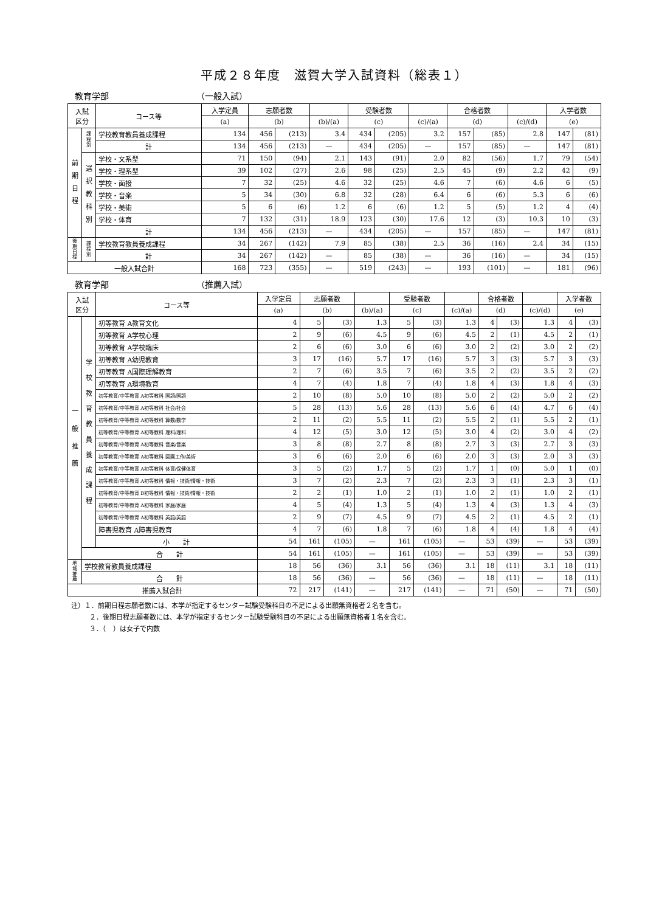平成２８年度　滋賀大学入試資料（総表１）
教育学部 （一般入試）
| 入試 区分 | | コース等 | 入学定員 | 志願者数 | | | 受験者数 | | | 合格者数 | | | 入学者数 | |
| --- | --- | --- | --- | --- | --- | --- | --- | --- | --- | --- | --- | --- | --- | --- |
| | | | (a) | (b) | | (b)/(a) | (c) | | (c)/(a) | (d) | | (c)/(d) | (e) | |
| 前 期 日 程 | 課 程 別 | 学校教育教員養成課程 | 134 | 456 | (213) | 3.4 | 434 | (205) | 3.2 | 157 | (85) | 2.8 | 147 | (81) |
| | | 計 | 134 | 456 | (213) | — | 434 | (205) | — | 157 | (85) | — | 147 | (81) |
| | 選 択 教 科 別 | 学校・文系型 | 71 | 150 | (94) | 2.1 | 143 | (91) | 2.0 | 82 | (56) | 1.7 | 79 | (54) |
| | | 学校・理系型 | 39 | 102 | (27) | 2.6 | 98 | (25) | 2.5 | 45 | (9) | 2.2 | 42 | (9) |
| | | 学校・面接 | 7 | 32 | (25) | 4.6 | 32 | (25) | 4.6 | 7 | (6) | 4.6 | 6 | (5) |
| | | 学校・音楽 | 5 | 34 | (30) | 6.8 | 32 | (28) | 6.4 | 6 | (6) | 5.3 | 6 | (6) |
| | | 学校・美術 | 5 | 6 | (6) | 1.2 | 6 | (6) | 1.2 | 5 | (5) | 1.2 | 4 | (4) |
| | | 学校・体育 | 7 | 132 | (31) | 18.9 | 123 | (30) | 17.6 | 12 | (3) | 10.3 | 10 | (3) |
| | | 計 | 134 | 456 | (213) | — | 434 | (205) | — | 157 | (85) | — | 147 | (81) |
| 後 期 日 程 | 課 程 別 | 学校教育教員養成課程 | 34 | 267 | (142) | 7.9 | 85 | (38) | 2.5 | 36 | (16) | 2.4 | 34 | (15) |
| | | 計 | 34 | 267 | (142) | — | 85 | (38) | — | 36 | (16) | — | 34 | (15) |
| 一般入試合計 | | | 168 | 723 | (355) | — | 519 | (243) | — | 193 | (101) | — | 181 | (96) |
教育学部 （推薦入試）
| 入試 区分 | | コース等 | 入学定員 | 志願者数 | | | 受験者数 | | | 合格者数 | | | 入学者数 | |
| --- | --- | --- | --- | --- | --- | --- | --- | --- | --- | --- | --- | --- | --- | --- |
| | | | (a) | (b) | | (b)/(a) | (c) | | (c)/(a) | (d) | | (c)/(d) | (e) | |
| 一 般 推 薦 | 学 校 教 育 教 員 養 成 課 程 | 初等教育 A教育文化 | 4 | 5 | (3) | 1.3 | 5 | (3) | 1.3 | 4 | (3) | 1.3 | 4 | (3) |
| | | 初等教育 A学校心理 | 2 | 9 | (6) | 4.5 | 9 | (6) | 4.5 | 2 | (1) | 4.5 | 2 | (1) |
| | | 初等教育 A学校臨床 | 2 | 6 | (6) | 3.0 | 6 | (6) | 3.0 | 2 | (2) | 3.0 | 2 | (2) |
| | | 初等教育 A幼児教育 | 3 | 17 | (16) | 5.7 | 17 | (16) | 5.7 | 3 | (3) | 5.7 | 3 | (3) |
| | | 初等教育 A国際理解教育 | 2 | 7 | (6) | 3.5 | 7 | (6) | 3.5 | 2 | (2) | 3.5 | 2 | (2) |
| | | 初等教育 A環境教育 | 4 | 7 | (4) | 1.8 | 7 | (4) | 1.8 | 4 | (3) | 1.8 | 4 | (3) |
| | | 初等教育/中等教育 A初等教科 国語/国語 | 2 | 10 | (8) | 5.0 | 10 | (8) | 5.0 | 2 | (2) | 5.0 | 2 | (2) |
| | | 初等教育/中等教育 A初等教科 社会/社会 | 5 | 28 | (13) | 5.6 | 28 | (13) | 5.6 | 6 | (4) | 4.7 | 6 | (4) |
| | | 初等教育/中等教育 A初等教科 算数/数学 | 2 | 11 | (2) | 5.5 | 11 | (2) | 5.5 | 2 | (1) | 5.5 | 2 | (1) |
| | | 初等教育/中等教育 A初等教科 理科/理科 | 4 | 12 | (5) | 3.0 | 12 | (5) | 3.0 | 4 | (2) | 3.0 | 4 | (2) |
| | | 初等教育/中等教育 A初等教科 音楽/音楽 | 3 | 8 | (8) | 2.7 | 8 | (8) | 2.7 | 3 | (3) | 2.7 | 3 | (3) |
| | | 初等教育/中等教育 A初等教科 図画工作/美術 | 3 | 6 | (6) | 2.0 | 6 | (6) | 2.0 | 3 | (3) | 2.0 | 3 | (3) |
| | | 初等教育/中等教育 A初等教科 体育/保健体育 | 3 | 5 | (2) | 1.7 | 5 | (2) | 1.7 | 1 | (0) | 5.0 | 1 | (0) |
| | | 初等教育/中等教育 A初等教科 情報・技術/情報・技術 | 3 | 7 | (2) | 2.3 | 7 | (2) | 2.3 | 3 | (1) | 2.3 | 3 | (1) |
| | | 初等教育/中等教育 B初等教科 情報・技術/情報・技術 | 2 | 2 | (1) | 1.0 | 2 | (1) | 1.0 | 2 | (1) | 1.0 | 2 | (1) |
| | | 初等教育/中等教育 A初等教科 家庭/家庭 | 4 | 5 | (4) | 1.3 | 5 | (4) | 1.3 | 4 | (3) | 1.3 | 4 | (3) |
| | | 初等教育/中等教育 A初等教科 英語/英語 | 2 | 9 | (7) | 4.5 | 9 | (7) | 4.5 | 2 | (1) | 4.5 | 2 | (1) |
| | | 障害児教育 A障害児教育 | 4 | 7 | (6) | 1.8 | 7 | (6) | 1.8 | 4 | (4) | 1.8 | 4 | (4) |
| | | 小 計 | 54 | 161 | (105) | — | 161 | (105) | — | 53 | (39) | — | 53 | (39) |
| | 合 計 | | 54 | 161 | (105) | — | 161 | (105) | — | 53 | (39) | — | 53 | (39) |
| 地 域 推 薦 | 学校教育教員養成課程 | | 18 | 56 | (36) | 3.1 | 56 | (36) | 3.1 | 18 | (11) | 3.1 | 18 | (11) |
| | 合 計 | | 18 | 56 | (36) | — | 56 | (36) | — | 18 | (11) | — | 18 | (11) |
| 推薦入試合計 | | | 72 | 217 | (141) | — | 217 | (141) | — | 71 | (50) | — | 71 | (50) |
注）１．前期日程志願者数には、本学が指定するセンター試験受験科目の不足による出願無資格者２名を含む。
２．後期日程志願者数には、本学が指定するセンター試験受験科目の不足による出願無資格者１名を含む。
３．（　）は女子で内数